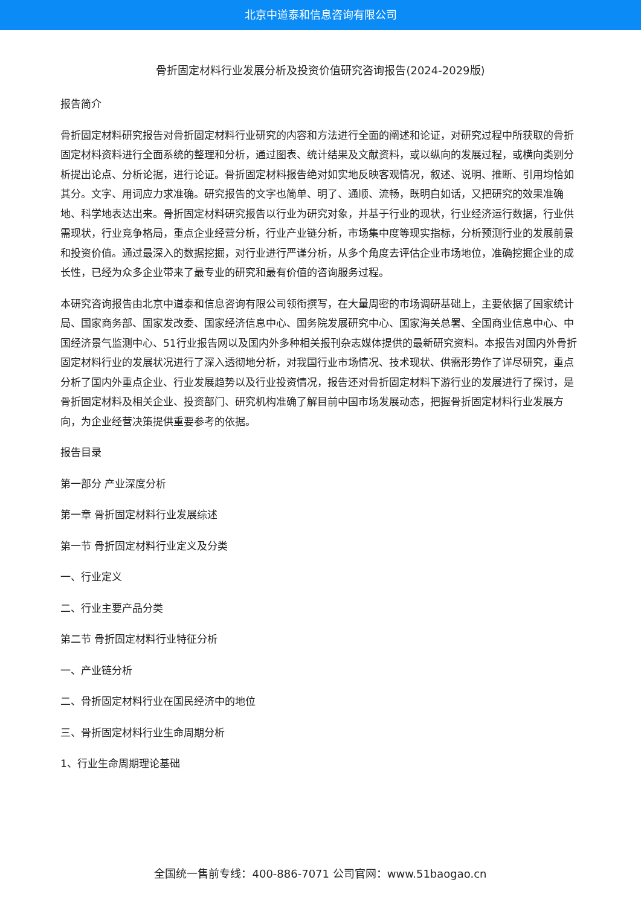北京中道泰和信息咨询有限公司
骨折固定材料行业发展分析及投资价值研究咨询报告(2024-2029版)
报告简介
骨折固定材料研究报告对骨折固定材料行业研究的内容和方法进行全面的阐述和论证，对研究过程中所获取的骨折固定材料资料进行全面系统的整理和分析，通过图表、统计结果及文献资料，或以纵向的发展过程，或横向类别分析提出论点、分析论据，进行论证。骨折固定材料报告绝对如实地反映客观情况，叙述、说明、推断、引用均恰如其分。文字、用词应力求准确。研究报告的文字也简单、明了、通顺、流畅，既明白如话，又把研究的效果准确地、科学地表达出来。骨折固定材料研究报告以行业为研究对象，并基于行业的现状，行业经济运行数据，行业供需现状，行业竞争格局，重点企业经营分析，行业产业链分析，市场集中度等现实指标，分析预测行业的发展前景和投资价值。通过最深入的数据挖掘，对行业进行严谨分析，从多个角度去评估企业市场地位，准确挖掘企业的成长性，已经为众多企业带来了最专业的研究和最有价值的咨询服务过程。
本研究咨询报告由北京中道泰和信息咨询有限公司领衔撰写，在大量周密的市场调研基础上，主要依据了国家统计局、国家商务部、国家发改委、国家经济信息中心、国务院发展研究中心、国家海关总署、全国商业信息中心、中国经济景气监测中心、51行业报告网以及国内外多种相关报刊杂志媒体提供的最新研究资料。本报告对国内外骨折固定材料行业的发展状况进行了深入透彻地分析，对我国行业市场情况、技术现状、供需形势作了详尽研究，重点分析了国内外重点企业、行业发展趋势以及行业投资情况，报告还对骨折固定材料下游行业的发展进行了探讨，是骨折固定材料及相关企业、投资部门、研究机构准确了解目前中国市场发展动态，把握骨折固定材料行业发展方向，为企业经营决策提供重要参考的依据。
报告目录
第一部分 产业深度分析
第一章 骨折固定材料行业发展综述
第一节 骨折固定材料行业定义及分类
一、行业定义
二、行业主要产品分类
第二节 骨折固定材料行业特征分析
一、产业链分析
二、骨折固定材料行业在国民经济中的地位
三、骨折固定材料行业生命周期分析
1、行业生命周期理论基础
全国统一售前专线：400-886-7071 公司官网：www.51baogao.cn